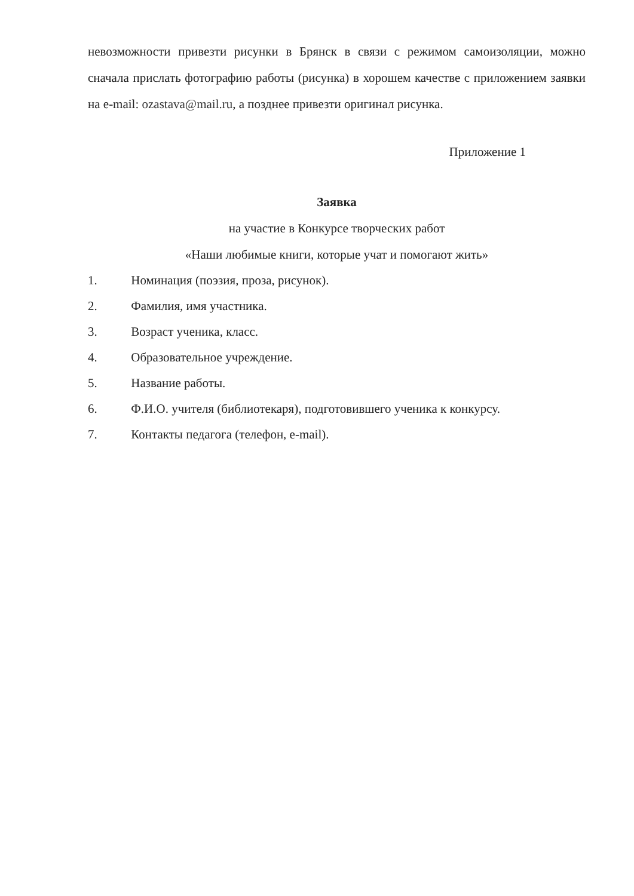невозможности привезти рисунки в Брянск в связи с режимом самоизоляции, можно сначала прислать фотографию работы (рисунка) в хорошем качестве с приложением заявки на e-mail: ozastava@mail.ru, а позднее привезти оригинал рисунка.
Приложение 1
Заявка
на участие в Конкурсе творческих работ
«Наши любимые книги, которые учат и помогают жить»
1. Номинация (поэзия, проза, рисунок).
2. Фамилия, имя участника.
3. Возраст ученика, класс.
4. Образовательное учреждение.
5. Название работы.
6. Ф.И.О. учителя (библиотекаря), подготовившего ученика к конкурсу.
7. Контакты педагога (телефон, e-mail).